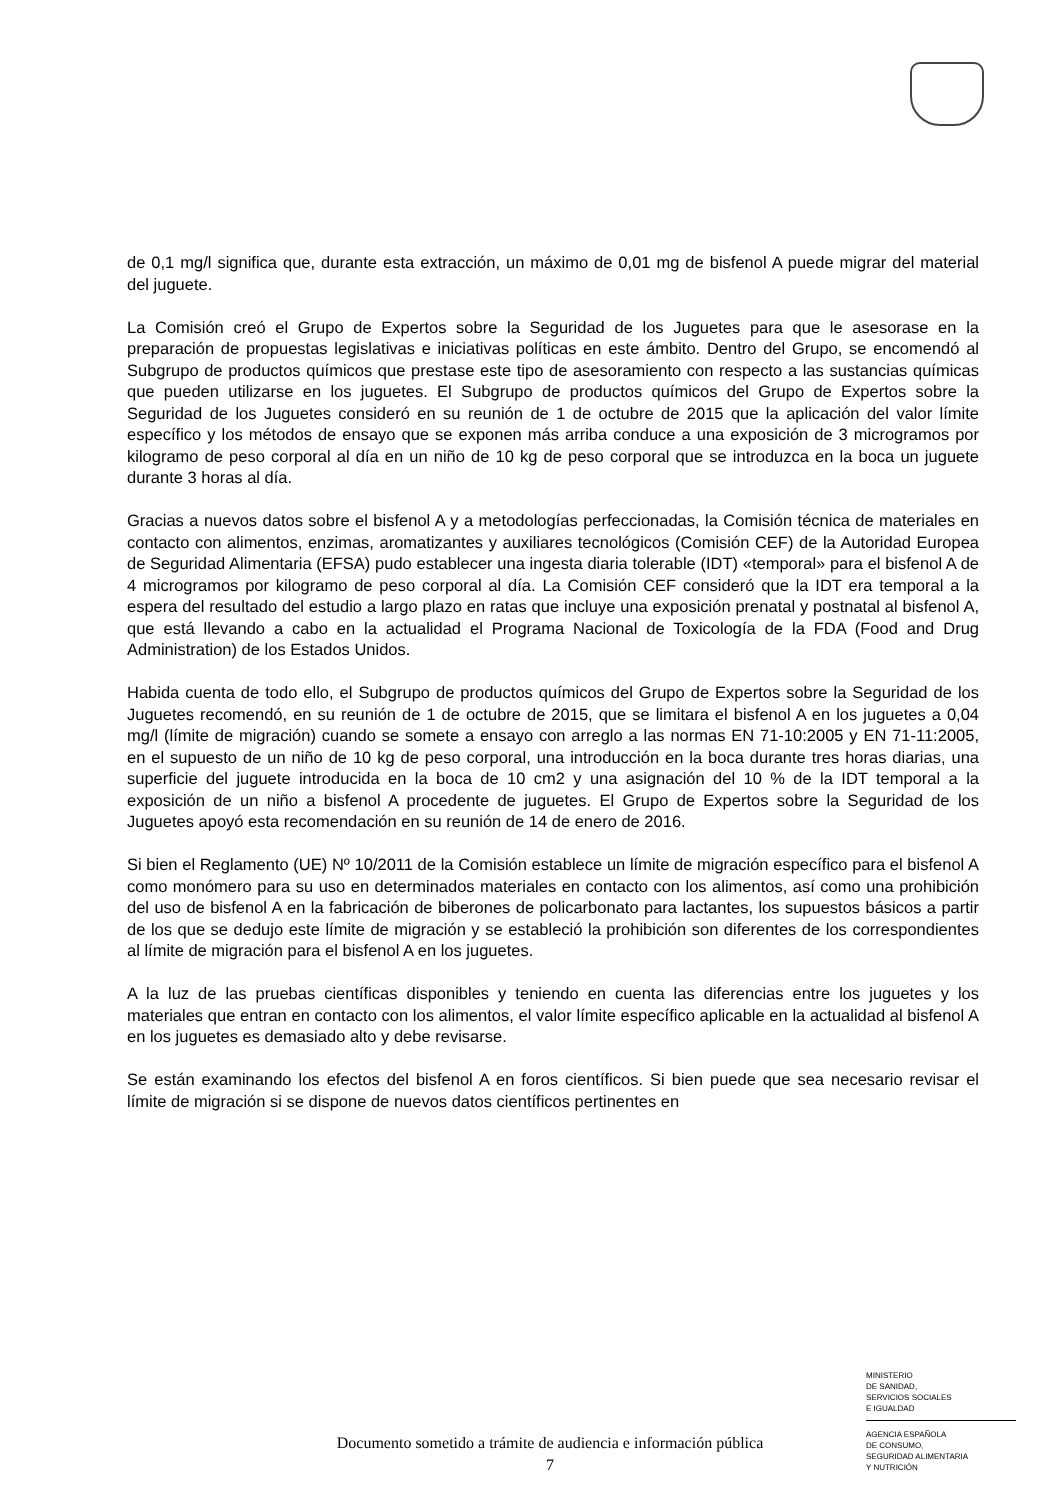de 0,1 mg/l significa que, durante esta extracción, un máximo de 0,01 mg de bisfenol A puede migrar del material del juguete.
La Comisión creó el Grupo de Expertos sobre la Seguridad de los Juguetes para que le asesorase en la preparación de propuestas legislativas e iniciativas políticas en este ámbito. Dentro del Grupo, se encomendó al Subgrupo de productos químicos que prestase este tipo de asesoramiento con respecto a las sustancias químicas que pueden utilizarse en los juguetes. El Subgrupo de productos químicos del Grupo de Expertos sobre la Seguridad de los Juguetes consideró en su reunión de 1 de octubre de 2015 que la aplicación del valor límite específico y los métodos de ensayo que se exponen más arriba conduce a una exposición de 3 microgramos por kilogramo de peso corporal al día en un niño de 10 kg de peso corporal que se introduzca en la boca un juguete durante 3 horas al día.
Gracias a nuevos datos sobre el bisfenol A y a metodologías perfeccionadas, la Comisión técnica de materiales en contacto con alimentos, enzimas, aromatizantes y auxiliares tecnológicos (Comisión CEF) de la Autoridad Europea de Seguridad Alimentaria (EFSA) pudo establecer una ingesta diaria tolerable (IDT) «temporal» para el bisfenol A de 4 microgramos por kilogramo de peso corporal al día. La Comisión CEF consideró que la IDT era temporal a la espera del resultado del estudio a largo plazo en ratas que incluye una exposición prenatal y postnatal al bisfenol A, que está llevando a cabo en la actualidad el Programa Nacional de Toxicología de la FDA (Food and Drug Administration) de los Estados Unidos.
Habida cuenta de todo ello, el Subgrupo de productos químicos del Grupo de Expertos sobre la Seguridad de los Juguetes recomendó, en su reunión de 1 de octubre de 2015, que se limitara el bisfenol A en los juguetes a 0,04 mg/l (límite de migración) cuando se somete a ensayo con arreglo a las normas EN 71-10:2005 y EN 71-11:2005, en el supuesto de un niño de 10 kg de peso corporal, una introducción en la boca durante tres horas diarias, una superficie del juguete introducida en la boca de 10 cm2 y una asignación del 10 % de la IDT temporal a la exposición de un niño a bisfenol A procedente de juguetes. El Grupo de Expertos sobre la Seguridad de los Juguetes apoyó esta recomendación en su reunión de 14 de enero de 2016.
Si bien el Reglamento (UE) Nº 10/2011 de la Comisión establece un límite de migración específico para el bisfenol A como monómero para su uso en determinados materiales en contacto con los alimentos, así como una prohibición del uso de bisfenol A en la fabricación de biberones de policarbonato para lactantes, los supuestos básicos a partir de los que se dedujo este límite de migración y se estableció la prohibición son diferentes de los correspondientes al límite de migración para el bisfenol A en los juguetes.
A la luz de las pruebas científicas disponibles y teniendo en cuenta las diferencias entre los juguetes y los materiales que entran en contacto con los alimentos, el valor límite específico aplicable en la actualidad al bisfenol A en los juguetes es demasiado alto y debe revisarse.
Se están examinando los efectos del bisfenol A en foros científicos. Si bien puede que sea necesario revisar el límite de migración si se dispone de nuevos datos científicos pertinentes en
MINISTERIO
DE SANIDAD,
SERVICIOS SOCIALES
E IGUALDAD
AGENCIA ESPAÑOLA
DE CONSUMO,
SEGURIDAD ALIMENTARIA
Y NUTRICIÓN
Documento sometido a trámite de audiencia e información pública
7